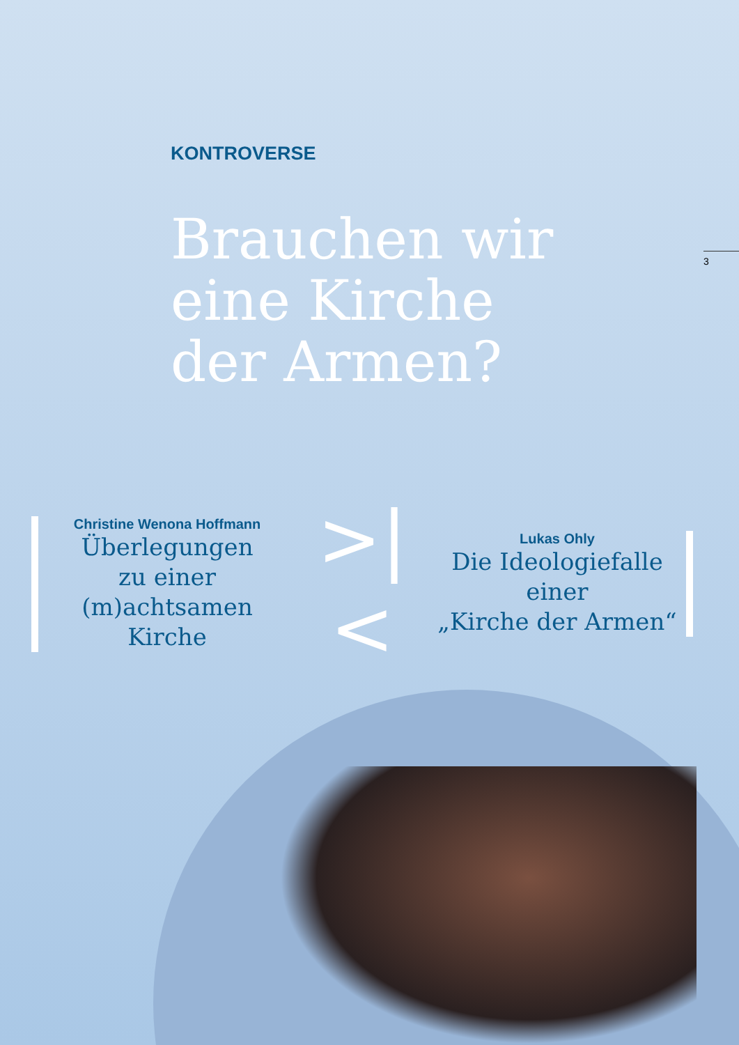KONTROVERSE
Brauchen wir
eine Kirche
der Armen?
3
Christine Wenona Hoffmann
Überlegungen
zu einer
(m)achtsamen Kirche
>|<
Lukas Ohly
Die Ideologiefalle
einer
„Kirche der Armen“